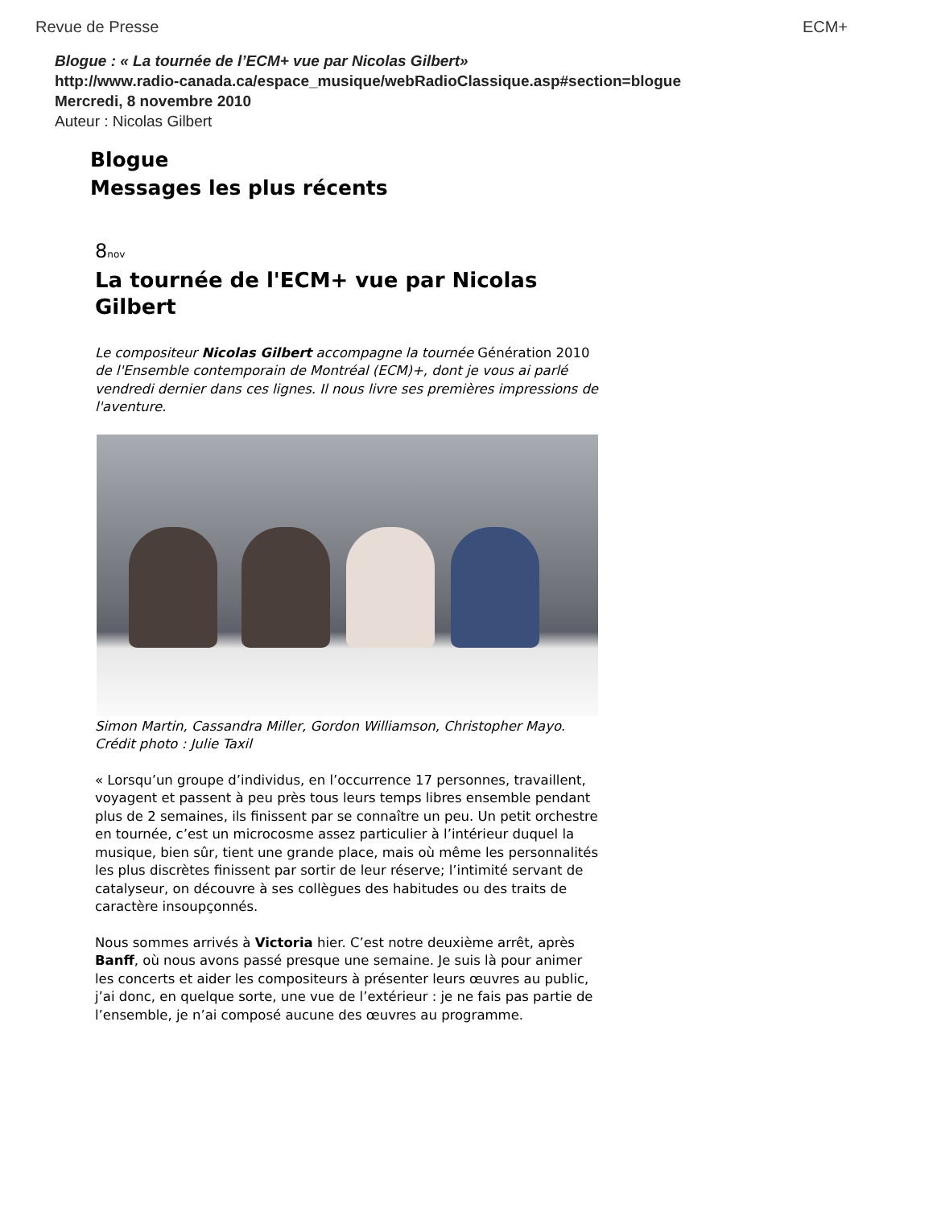Revue de Presse ECM+
Blogue : « La tournée de l’ECM+ vue par Nicolas Gilbert»
http://www.radio-canada.ca/espace_musique/webRadioClassique.asp#section=blogue
Mercredi, 8 novembre 2010
Auteur : Nicolas Gilbert
Blogue
Messages les plus récents
8nov
La tournée de l'ECM+ vue par Nicolas Gilbert
Le compositeur Nicolas Gilbert accompagne la tournée Génération 2010 de l'Ensemble contemporain de Montréal (ECM)+, dont je vous ai parlé vendredi dernier dans ces lignes. Il nous livre ses premières impressions de l'aventure.
Simon Martin, Cassandra Miller, Gordon Williamson, Christopher Mayo. Crédit photo : Julie Taxil
« Lorsqu’un groupe d’individus, en l’occurrence 17 personnes, travaillent, voyagent et passent à peu près tous leurs temps libres ensemble pendant plus de 2 semaines, ils finissent par se connaître un peu. Un petit orchestre en tournée, c’est un microcosme assez particulier à l’intérieur duquel la musique, bien sûr, tient une grande place, mais où même les personnalités les plus discrètes finissent par sortir de leur réserve; l’intimité servant de catalyseur, on découvre à ses collègues des habitudes ou des traits de caractère insoupçonnés.
Nous sommes arrivés à Victoria hier. C’est notre deuxième arrêt, après Banff, où nous avons passé presque une semaine. Je suis là pour animer les concerts et aider les compositeurs à présenter leurs œuvres au public, j’ai donc, en quelque sorte, une vue de l’extérieur : je ne fais pas partie de l’ensemble, je n’ai composé aucune des œuvres au programme.